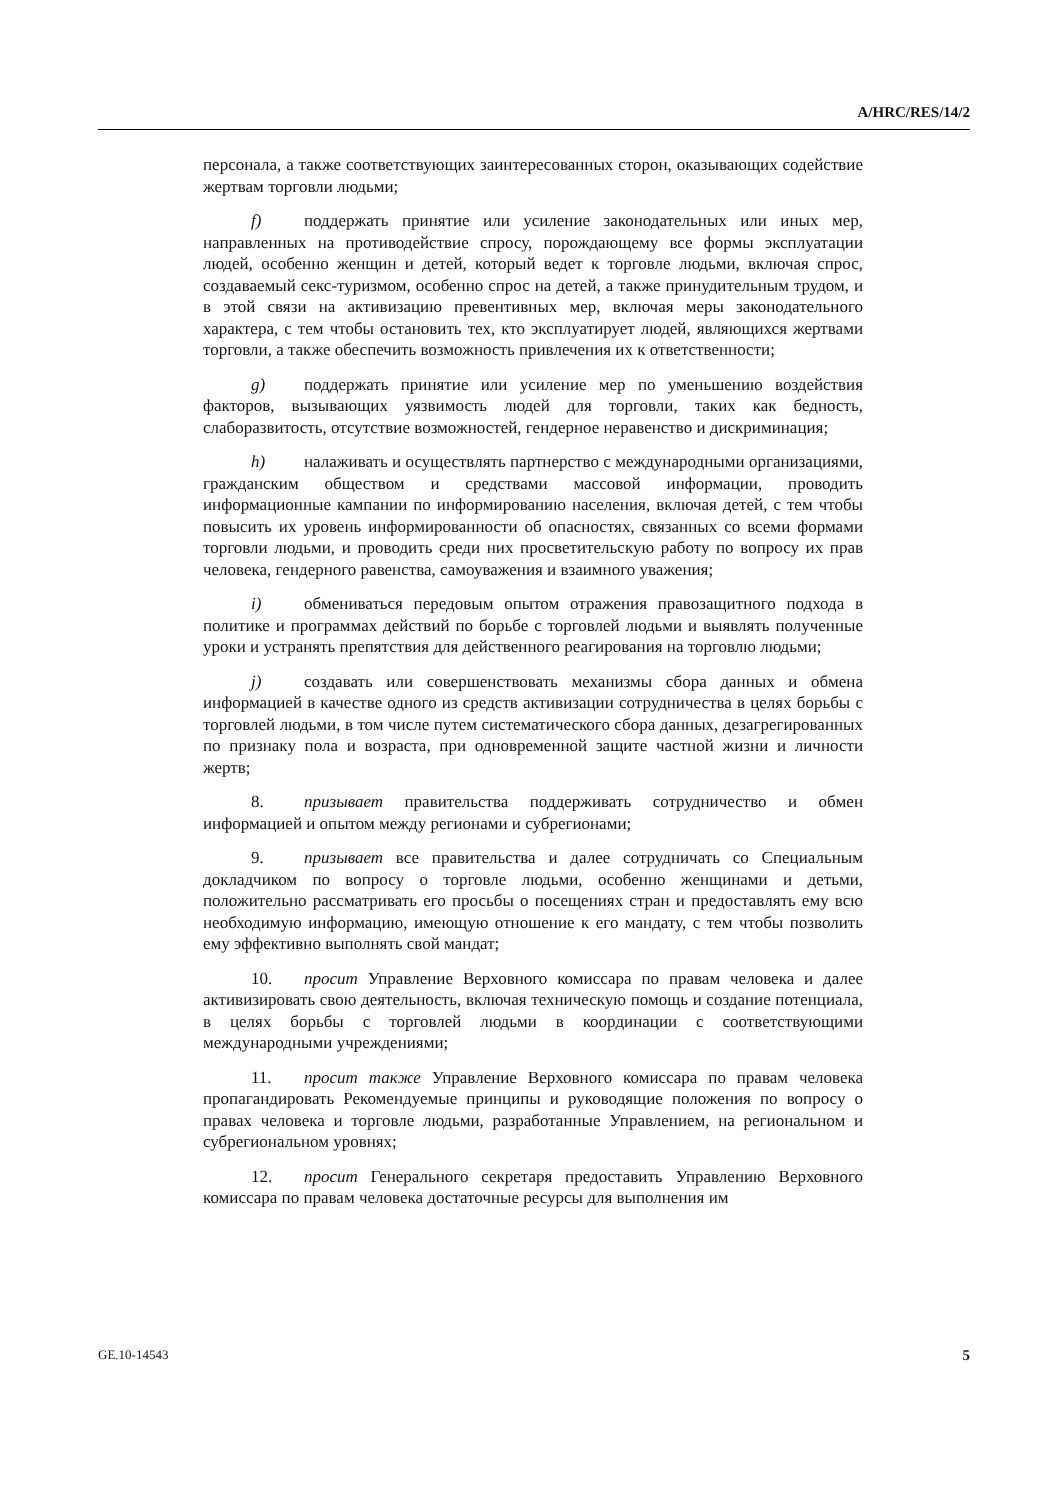A/HRC/RES/14/2
персонала, а также соответствующих заинтересованных сторон, оказывающих содействие жертвам торговли людьми;
f) поддержать принятие или усиление законодательных или иных мер, направленных на противодействие спросу, порождающему все формы эксплуатации людей, особенно женщин и детей, который ведет к торговле людьми, включая спрос, создаваемый секс-туризмом, особенно спрос на детей, а также принудительным трудом, и в этой связи на активизацию превентивных мер, включая меры законодательного характера, с тем чтобы остановить тех, кто эксплуатирует людей, являющихся жертвами торговли, а также обеспечить возможность привлечения их к ответственности;
g) поддержать принятие или усиление мер по уменьшению воздействия факторов, вызывающих уязвимость людей для торговли, таких как бедность, слаборазвитость, отсутствие возможностей, гендерное неравенство и дискриминация;
h) налаживать и осуществлять партнерство с международными организациями, гражданским обществом и средствами массовой информации, проводить информационные кампании по информированию населения, включая детей, с тем чтобы повысить их уровень информированности об опасностях, связанных со всеми формами торговли людьми, и проводить среди них просветительскую работу по вопросу их прав человека, гендерного равенства, самоуважения и взаимного уважения;
i) обмениваться передовым опытом отражения правозащитного подхода в политике и программах действий по борьбе с торговлей людьми и выявлять полученные уроки и устранять препятствия для действенного реагирования на торговлю людьми;
j) создавать или совершенствовать механизмы сбора данных и обмена информацией в качестве одного из средств активизации сотрудничества в целях борьбы с торговлей людьми, в том числе путем систематического сбора данных, дезагрегированных по признаку пола и возраста, при одновременной защите частной жизни и личности жертв;
8. призывает правительства поддерживать сотрудничество и обмен информацией и опытом между регионами и субрегионами;
9. призывает все правительства и далее сотрудничать со Специальным докладчиком по вопросу о торговле людьми, особенно женщинами и детьми, положительно рассматривать его просьбы о посещениях стран и предоставлять ему всю необходимую информацию, имеющую отношение к его мандату, с тем чтобы позволить ему эффективно выполнять свой мандат;
10. просит Управление Верховного комиссара по правам человека и далее активизировать свою деятельность, включая техническую помощь и создание потенциала, в целях борьбы с торговлей людьми в координации с соответствующими международными учреждениями;
11. просит также Управление Верховного комиссара по правам человека пропагандировать Рекомендуемые принципы и руководящие положения по вопросу о правах человека и торговле людьми, разработанные Управлением, на региональном и субрегиональном уровнях;
12. просит Генерального секретаря предоставить Управлению Верховного комиссара по правам человека достаточные ресурсы для выполнения им
GE.10-14543 5